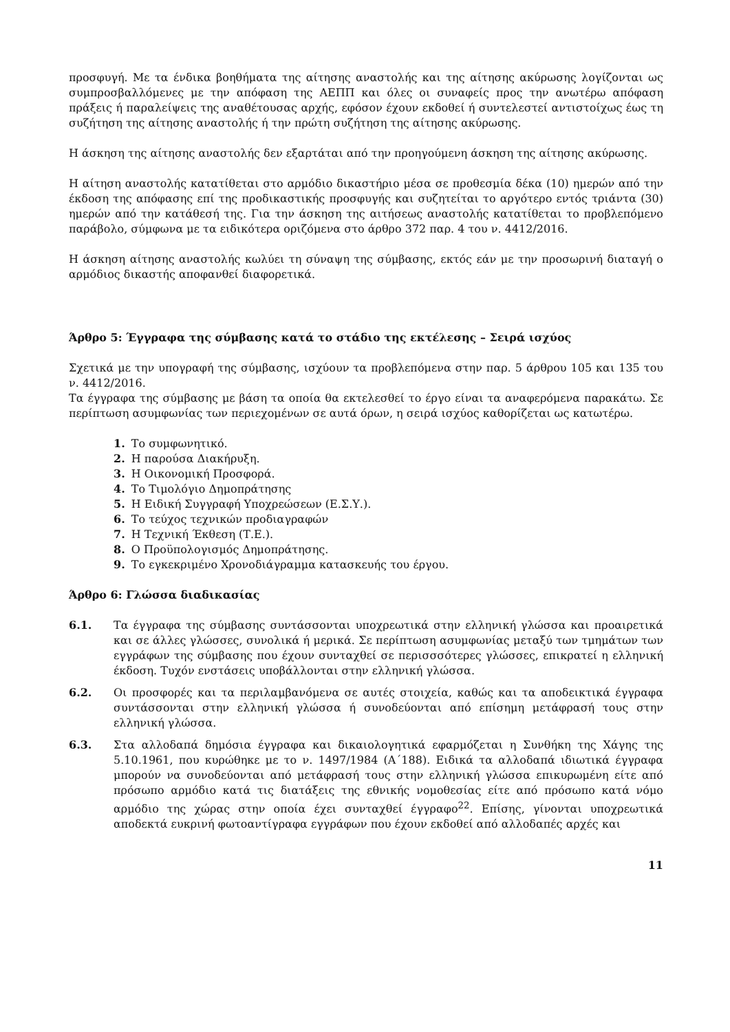προσφυγή. Με τα ένδικα βοηθήματα της αίτησης αναστολής και της αίτησης ακύρωσης λογίζονται ως συμπροσβαλλόμενες με την απόφαση της ΑΕΠΠ και όλες οι συναφείς προς την ανωτέρω απόφαση πράξεις ή παραλείψεις της αναθέτουσας αρχής, εφόσον έχουν εκδοθεί ή συντελεστεί αντιστοίχως έως τη συζήτηση της αίτησης αναστολής ή την πρώτη συζήτηση της αίτησης ακύρωσης.
Η άσκηση της αίτησης αναστολής δεν εξαρτάται από την προηγούμενη άσκηση της αίτησης ακύρωσης.
Η αίτηση αναστολής κατατίθεται στο αρμόδιο δικαστήριο μέσα σε προθεσμία δέκα (10) ημερών από την έκδοση της απόφασης επί της προδικαστικής προσφυγής και συζητείται το αργότερο εντός τριάντα (30) ημερών από την κατάθεσή της. Για την άσκηση της αιτήσεως αναστολής κατατίθεται το προβλεπόμενο παράβολο, σύμφωνα με τα ειδικότερα οριζόμενα στο άρθρο 372 παρ. 4 του ν. 4412/2016.
Η άσκηση αίτησης αναστολής κωλύει τη σύναψη της σύμβασης, εκτός εάν με την προσωρινή διαταγή ο αρμόδιος δικαστής αποφανθεί διαφορετικά.
Άρθρο 5: Έγγραφα της σύμβασης κατά το στάδιο της εκτέλεσης – Σειρά ισχύος
Σχετικά με την υπογραφή της σύμβασης, ισχύουν τα προβλεπόμενα στην παρ. 5 άρθρου 105 και 135 του ν. 4412/2016.
Τα έγγραφα της σύμβασης με βάση τα οποία θα εκτελεσθεί το έργο είναι τα αναφερόμενα παρακάτω. Σε περίπτωση ασυμφωνίας των περιεχομένων σε αυτά όρων, η σειρά ισχύος καθορίζεται ως κατωτέρω.
1. Το συμφωνητικό.
2. Η παρούσα Διακήρυξη.
3. Η Οικονομική Προσφορά.
4. Το Τιμολόγιο Δημοπράτησης
5. Η Ειδική Συγγραφή Υποχρεώσεων (Ε.Σ.Υ.).
6. Το τεύχος τεχνικών προδιαγραφών
7. Η Τεχνική Έκθεση (Τ.Ε.).
8. Ο Προϋπολογισμός Δημοπράτησης.
9. Το εγκεκριμένο Χρονοδιάγραμμα κατασκευής του έργου.
Άρθρο 6: Γλώσσα διαδικασίας
6.1. Τα έγγραφα της σύμβασης συντάσσονται υποχρεωτικά στην ελληνική γλώσσα και προαιρετικά και σε άλλες γλώσσες, συνολικά ή μερικά. Σε περίπτωση ασυμφωνίας μεταξύ των τμημάτων των εγγράφων της σύμβασης που έχουν συνταχθεί σε περισσσότερες γλώσσες, επικρατεί η ελληνική έκδοση. Τυχόν ενστάσεις υποβάλλονται στην ελληνική γλώσσα.
6.2. Οι προσφορές και τα περιλαμβανόμενα σε αυτές στοιχεία, καθώς και τα αποδεικτικά έγγραφα συντάσσονται στην ελληνική γλώσσα ή συνοδεύονται από επίσημη μετάφρασή τους στην ελληνική γλώσσα.
6.3. Στα αλλοδαπά δημόσια έγγραφα και δικαιολογητικά εφαρμόζεται η Συνθήκη της Χάγης της 5.10.1961, που κυρώθηκε με το ν. 1497/1984 (Α΄188). Ειδικά τα αλλοδαπά ιδιωτικά έγγραφα μπορούν να συνοδεύονται από μετάφρασή τους στην ελληνική γλώσσα επικυρωμένη είτε από πρόσωπο αρμόδιο κατά τις διατάξεις της εθνικής νομοθεσίας είτε από πρόσωπο κατά νόμο αρμόδιο της χώρας στην οποία έχει συνταχθεί έγγραφο<sup>22</sup>. Επίσης, γίνονται υποχρεωτικά αποδεκτά ευκρινή φωτοαντίγραφα εγγράφων που έχουν εκδοθεί από αλλοδαπές αρχές και
11